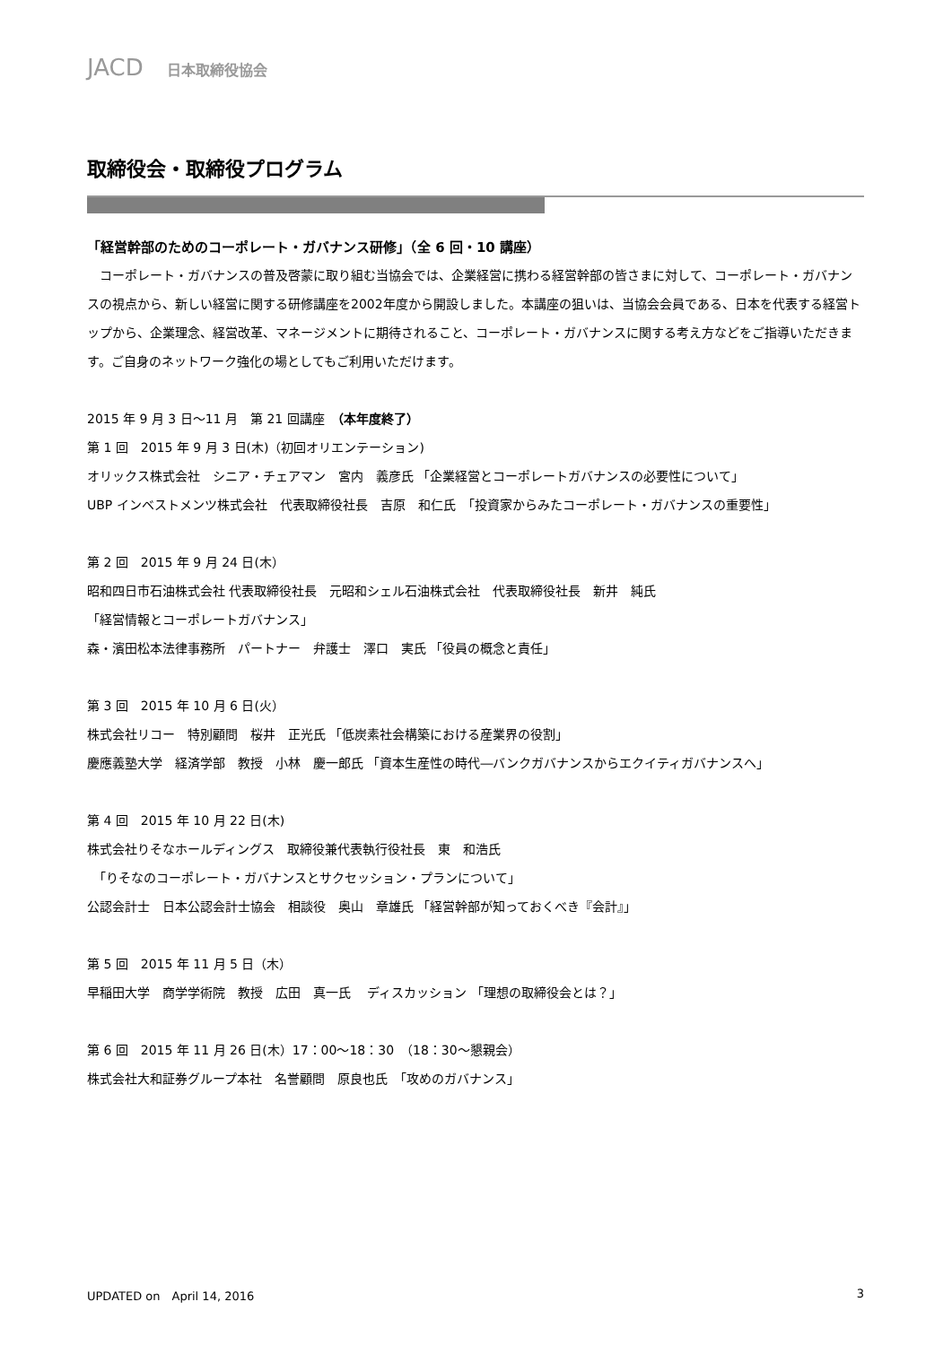JACD 日本取締役協会
取締役会・取締役プログラム
「経営幹部のためのコーポレート・ガバナンス研修」（全 6 回・10 講座）
　コーポレート・ガバナンスの普及啓蒙に取り組む当協会では、企業経営に携わる経営幹部の皆さまに対して、コーポレート・ガバナンスの視点から、新しい経営に関する研修講座を2002年度から開設しました。本講座の狙いは、当協会会員である、日本を代表する経営トップから、企業理念、経営改革、マネージメントに期待されること、コーポレート・ガバナンスに関する考え方などをご指導いただきます。ご自身のネットワーク強化の場としてもご利用いただけます。
2015 年 9 月 3 日～11 月　第 21 回講座　（本年度終了）
第 1 回　2015 年 9 月 3 日(木)（初回オリエンテーション)
オリックス株式会社　シニア・チェアマン　宮内　義彦氏 「企業経営とコーポレートガバナンスの必要性について」
UBP インベストメンツ株式会社　代表取締役社長　吉原　和仁氏　「投資家からみたコーポレート・ガバナンスの重要性」
第 2 回　2015 年 9 月 24 日(木）
昭和四日市石油株式会社 代表取締役社長　元昭和シェル石油株式会社　代表取締役社長　新井　純氏
「経営情報とコーポレートガバナンス」
森・濱田松本法律事務所　パートナー　弁護士　澤口　実氏 「役員の概念と責任」
第 3 回　2015 年 10 月 6 日(火）
株式会社リコー　特別顧問　桜井　正光氏 「低炭素社会構築における産業界の役割」
慶應義塾大学　経済学部　教授　小林　慶一郎氏 「資本生産性の時代―バンクガバナンスからエクイティガバナンスへ」
第 4 回　2015 年 10 月 22 日(木)
株式会社りそなホールディングス　取締役兼代表執行役社長　東　和浩氏
　「りそなのコーポレート・ガバナンスとサクセッション・プランについて」
公認会計士　日本公認会計士協会　相談役　奥山　章雄氏 「経営幹部が知っておくべき『会計』」
第 5 回　2015 年 11 月 5 日（木）
早稲田大学　商学学術院　教授　広田　真一氏　 ディスカッション 「理想の取締役会とは？」
第 6 回　2015 年 11 月 26 日(木）17：00～18：30　（18：30～懇親会）
株式会社大和証券グループ本社　名誉顧問　原良也氏　「攻めのガバナンス」
UPDATED on　April 14, 2016 3